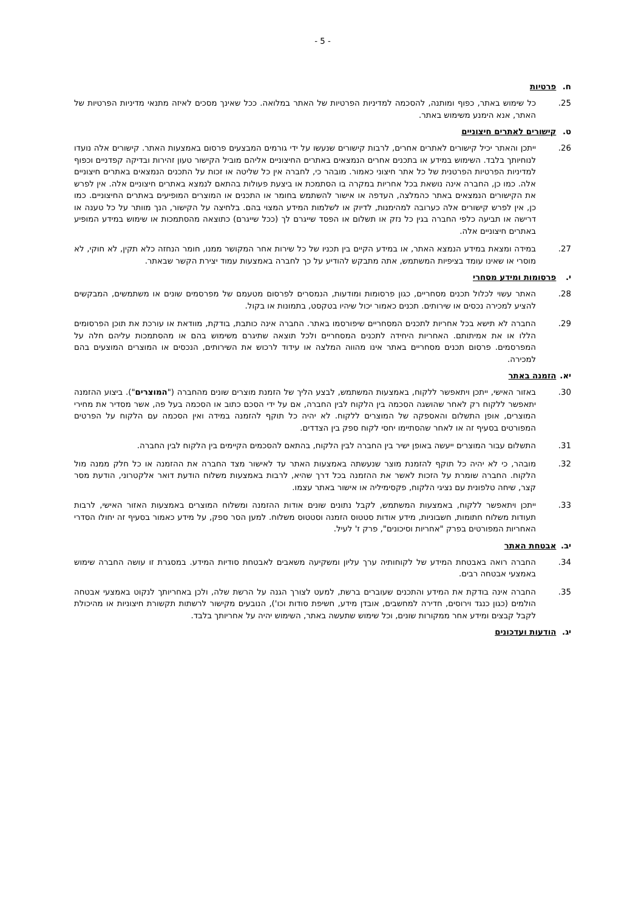- 5 -
ח. פרטיות
.25 כל שימוש באתר, כפוף ומותנה, להסכמה למדיניות הפרטיות של האתר במלואה. ככל שאינך מסכים לאיזה מתנאי מדיניות הפרטיות של האתר, אנא הימנע משימוש באתר.
ט. קישורים לאתרים חיצוניים
.26 ייתכן והאתר יכיל קישורים לאתרים אחרים, לרבות קישורים שנעשו על ידי גורמים המבצעים פרסום באמצעות האתר. קישורים אלה נועדו לנוחיותך בלבד. השימוש במידע או בתכנים אחרים הנמצאים באתרים החיצוניים אליהם מוביל הקישור טעון זהירות ובדיקה קפדניים וכפוף למדיניות הפרטיות הפרטנית של כל אתר חיצוני כאמור. מובהר כי, לחברה אין כל שליטה או זכות על התכנים הנמצאים באתרים חיצוניים אלה. כמו כן, החברה אינה נושאת בכל אחריות במקרה בו הסתמכת או ביצעת פעולות בהתאם לנמצא באתרים חיצוניים אלה. אין לפרש את הקישורים הנמצאים באתר כהמלצה, העדפה או אישור להשתמש בחומר או התכנים או המוצרים המופיעים באתרים החיצוניים. כמו כן, אין לפרש קישורים אלה כערובה למהימנות, לדיוק או לשלמות המידע המצוי בהם. בלחיצה על הקישור, הנך מוותר על כל טענה או דרישה או תביעה כלפי החברה בגין כל נזק או תשלום או הפסד שייגרם לך (ככל שייגרם) כתוצאה מהסתמכות או שימוש במידע המופיע באתרים חיצוניים אלה.
.27 במידה ומצאת במידע הנמצא האתר, או במידע הקיים בין תכניו של כל שירות אחר המקושר ממנו, חומר הנחזה כלא תקין, לא חוקי, לא מוסרי או שאינו עומד בציפיות המשתמש, אתה מתבקש להודיע על כך לחברה באמצעות עמוד יצירת הקשר שבאתר.
י. פרסומות ומידע מסחרי
.28 האתר עשוי לכלול תכנים מסחריים, כגון פרסומות ומודעות, הנמסרים לפרסום מטעמם של מפרסמים שונים או משתמשים, המבקשים להציע למכירה נכסים או שירותים. תכנים כאמור יכול שיהיו בטקסט, בתמונות או בקול.
.29 החברה לא תישא בכל אחריות לתכנים המסחריים שיפורסמו באתר. החברה אינה כותבת, בודקת, מוודאת או עורכת את תוכן הפרסומים הללו או את אמיתותם. האחריות היחידה לתכנים המסחריים ולכל תוצאה שתיגרם משימוש בהם או מהסתמכות עליהם חלה על המפרסמים. פרסום תכנים מסחריים באתר אינו מהווה המלצה או עידוד לרכוש את השירותים, הנכסים או המוצרים המוצעים בהם למכירה.
יא. הזמנה באתר
.30 באזור האישי, ייתכן ויתאפשר ללקוח, באמצעות המשתמש, לבצע הליך של הזמנת מוצרים שונים מהחברה ("המוצרים"). ביצוע ההזמנה יתאפשר ללקוח רק לאחר שהושגה הסכמה בין הלקוח לבין החברה, אם על ידי הסכם כתוב או הסכמה בעל פה, אשר מסדיר את מחירי המוצרים, אופן התשלום והאספקה של המוצרים ללקוח. לא יהיה כל תוקף להזמנה במידה ואין הסכמה עם הלקוח על הפרטים המפורטים בסעיף זה או לאחר שהסתיימו יחסי לקוח ספק בין הצדדים.
.31 התשלום עבור המוצרים ייעשה באופן ישיר בין החברה לבין הלקוח, בהתאם להסכמים הקיימים בין הלקוח לבין החברה.
.32 מובהר, כי לא יהיה כל תוקף להזמנת מוצר שנעשתה באמצעות האתר עד לאישור מצד החברה את ההזמנה או כל חלק ממנה מול הלקוח. החברה שומרת על הזכות לאשר את ההזמנה בכל דרך שהיא, לרבות באמצעות משלוח הודעת דואר אלקטרוני, הודעת מסר קצר, שיחה טלפונית עם נציגי הלקוח, פקסימיליה או אישור באתר עצמו.
.33 ייתכן ויתאפשר ללקוח, באמצעות המשתמש, לקבל נתונים שונים אודות ההזמנה ומשלוח המוצרים באמצעות האזור האישי, לרבות תעודות משלוח חתומות, חשבוניות, מידע אודות סטטוס הזמנה וסטטוס משלוח. למען הסר ספק, על מידע כאמור בסעיף זה יחולו הסדרי האחריות המפורטים בפרק "אחריות וסיכונים", פרק ז' לעיל.
יב. אבטחת האתר
.34 החברה רואה באבטחת המידע של לקוחותיה ערך עליון ומשקיעה משאבים לאבטחת סודיות המידע. במסגרת זו עושה החברה שימוש באמצעי אבטחה רבים.
.35 החברה אינה בודקת את המידע והתכנים שעוברים ברשת, למעט לצורך הגנה על הרשת שלה, ולכן באחריותך לנקוט באמצעי אבטחה הולמים (כגון כנגד וירוסים, חדירה למחשבים, אובדן מידע, חשיפת סודות וכו'), הנובעים מקישור לרשתות תקשורת חיצוניות או מהיכולת לקבל קבצים ומידע אחר ממקורות שונים, וכל שימוש שתעשה באתר, השימוש יהיה על אחריותך בלבד.
יג. הודעות ועדכונים